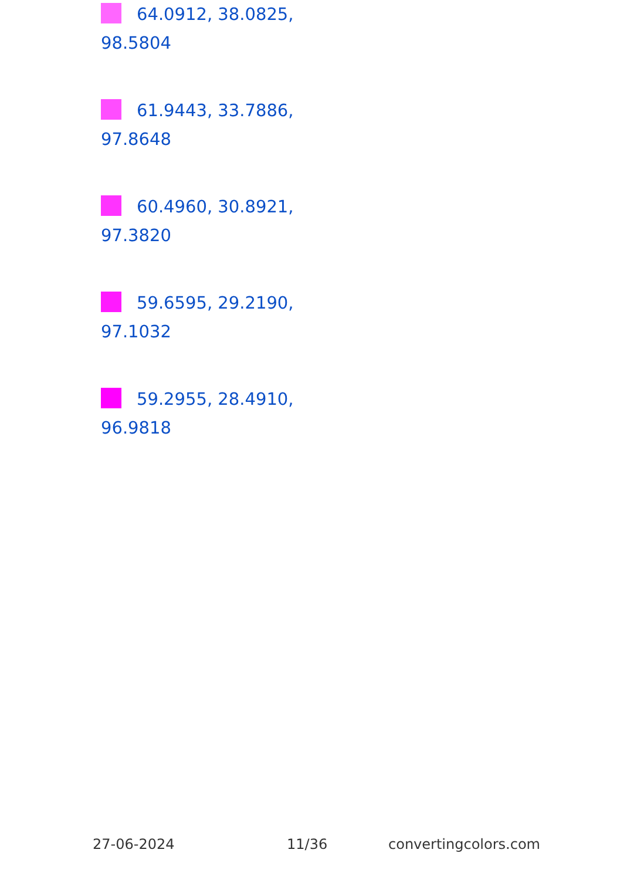64.0912, 38.0825, 98.5804
61.9443, 33.7886, 97.8648
60.4960, 30.8921, 97.3820
59.6595, 29.2190, 97.1032
59.2955, 28.4910, 96.9818
27-06-2024 11/36 convertingcolors.com